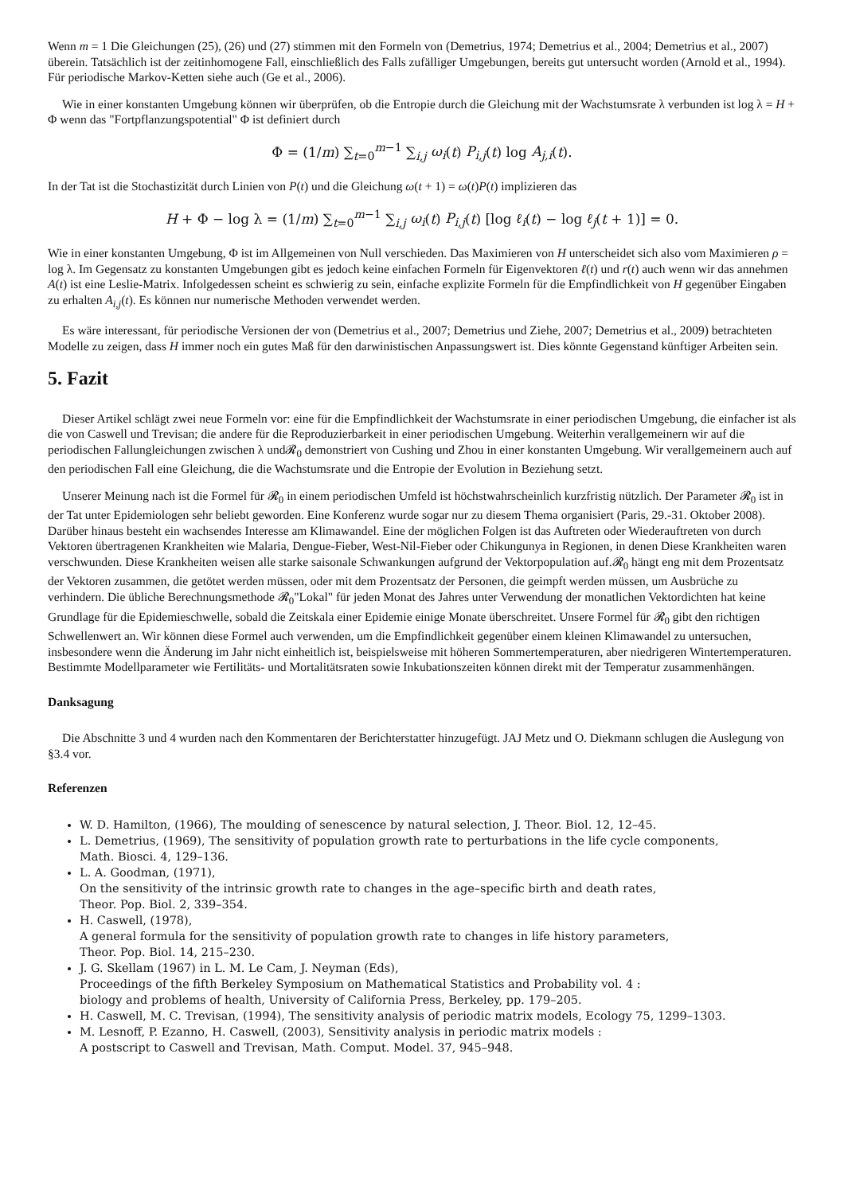Wenn m = 1 Die Gleichungen (25), (26) und (27) stimmen mit den Formeln von (Demetrius, 1974; Demetrius et al., 2004; Demetrius et al., 2007) überein. Tatsächlich ist der zeitinhomogene Fall, einschließlich des Falls zufälliger Umgebungen, bereits gut untersucht worden (Arnold et al., 1994). Für periodische Markov-Ketten siehe auch (Ge et al., 2006).
Wie in einer konstanten Umgebung können wir überprüfen, ob die Entropie durch die Gleichung mit der Wachstumsrate λ verbunden ist log λ = H + Φ wenn das "Fortpflanzungspotential" Φ ist definiert durch
Φ = (1/m) ∑<sub>t=0</sub><sup>m−1</sup> ∑<sub>i,j</sub> ω<sub>i</sub>(t) P<sub>i,j</sub>(t) log A<sub>j,i</sub>(t).
In der Tat ist die Stochastizität durch Linien von P(t) und die Gleichung ω(t + 1) = ω(t)P(t) implizieren das
H + Φ − log λ = (1/m) ∑<sub>t=0</sub><sup>m−1</sup> ∑<sub>i,j</sub> ω<sub>i</sub>(t) P<sub>i,j</sub>(t) [log ℓ<sub>i</sub>(t) − log ℓ<sub>j</sub>(t + 1)] = 0.
Wie in einer konstanten Umgebung, Φ ist im Allgemeinen von Null verschieden. Das Maximieren von H unterscheidet sich also vom Maximieren ρ = log λ. Im Gegensatz zu konstanten Umgebungen gibt es jedoch keine einfachen Formeln für Eigenvektoren ℓ(t) und r(t) auch wenn wir das annehmen A(t) ist eine Leslie-Matrix. Infolgedessen scheint es schwierig zu sein, einfache explizite Formeln für die Empfindlichkeit von H gegenüber Eingaben zu erhalten A<sub>i,j</sub>(t). Es können nur numerische Methoden verwendet werden.
Es wäre interessant, für periodische Versionen der von (Demetrius et al., 2007; Demetrius und Ziehe, 2007; Demetrius et al., 2009) betrachteten Modelle zu zeigen, dass H immer noch ein gutes Maß für den darwinistischen Anpassungswert ist. Dies könnte Gegenstand künftiger Arbeiten sein.
5. Fazit
Dieser Artikel schlägt zwei neue Formeln vor: eine für die Empfindlichkeit der Wachstumsrate in einer periodischen Umgebung, die einfacher ist als die von Caswell und Trevisan; die andere für die Reproduzierbarkeit in einer periodischen Umgebung. Weiterhin verallgemeinern wir auf die periodischen Fallungleichungen zwischen λ und𝓡<sub>0</sub> demonstriert von Cushing und Zhou in einer konstanten Umgebung. Wir verallgemeinern auch auf den periodischen Fall eine Gleichung, die die Wachstumsrate und die Entropie der Evolution in Beziehung setzt.
Unserer Meinung nach ist die Formel für 𝓡<sub>0</sub> in einem periodischen Umfeld ist höchstwahrscheinlich kurzfristig nützlich. Der Parameter 𝓡<sub>0</sub> ist in der Tat unter Epidemiologen sehr beliebt geworden. Eine Konferenz wurde sogar nur zu diesem Thema organisiert (Paris, 29.-31. Oktober 2008). Darüber hinaus besteht ein wachsendes Interesse am Klimawandel. Eine der möglichen Folgen ist das Auftreten oder Wiederauftreten von durch Vektoren übertragenen Krankheiten wie Malaria, Dengue-Fieber, West-Nil-Fieber oder Chikungunya in Regionen, in denen Diese Krankheiten waren verschwunden. Diese Krankheiten weisen alle starke saisonale Schwankungen aufgrund der Vektorpopulation auf.𝓡<sub>0</sub> hängt eng mit dem Prozentsatz der Vektoren zusammen, die getötet werden müssen, oder mit dem Prozentsatz der Personen, die geimpft werden müssen, um Ausbrüche zu verhindern. Die übliche Berechnungsmethode 𝓡<sub>0</sub>"Lokal" für jeden Monat des Jahres unter Verwendung der monatlichen Vektordichten hat keine Grundlage für die Epidemieschwelle, sobald die Zeitskala einer Epidemie einige Monate überschreitet. Unsere Formel für 𝓡<sub>0</sub> gibt den richtigen Schwellenwert an. Wir können diese Formel auch verwenden, um die Empfindlichkeit gegenüber einem kleinen Klimawandel zu untersuchen, insbesondere wenn die Änderung im Jahr nicht einheitlich ist, beispielsweise mit höheren Sommertemperaturen, aber niedrigeren Wintertemperaturen. Bestimmte Modellparameter wie Fertilitäts- und Mortalitätsraten sowie Inkubationszeiten können direkt mit der Temperatur zusammenhängen.
Danksagung
Die Abschnitte 3 und 4 wurden nach den Kommentaren der Berichterstatter hinzugefügt. JAJ Metz und O. Diekmann schlugen die Auslegung von §3.4 vor.
Referenzen
W. D. Hamilton, (1966), The moulding of senescence by natural selection, J. Theor. Biol. 12, 12–45.
L. Demetrius, (1969), The sensitivity of population growth rate to perturbations in the life cycle components,
Math. Biosci. 4, 129–136.
L. A. Goodman, (1971),
On the sensitivity of the intrinsic growth rate to changes in the age–specific birth and death rates,
Theor. Pop. Biol. 2, 339–354.
H. Caswell, (1978),
A general formula for the sensitivity of population growth rate to changes in life history parameters,
Theor. Pop. Biol. 14, 215–230.
J. G. Skellam (1967) in L. M. Le Cam, J. Neyman (Eds),
Proceedings of the fifth Berkeley Symposium on Mathematical Statistics and Probability vol. 4 :
biology and problems of health, University of California Press, Berkeley, pp. 179–205.
H. Caswell, M. C. Trevisan, (1994), The sensitivity analysis of periodic matrix models, Ecology 75, 1299–1303.
M. Lesnoff, P. Ezanno, H. Caswell, (2003), Sensitivity analysis in periodic matrix models :
A postscript to Caswell and Trevisan, Math. Comput. Model. 37, 945–948.